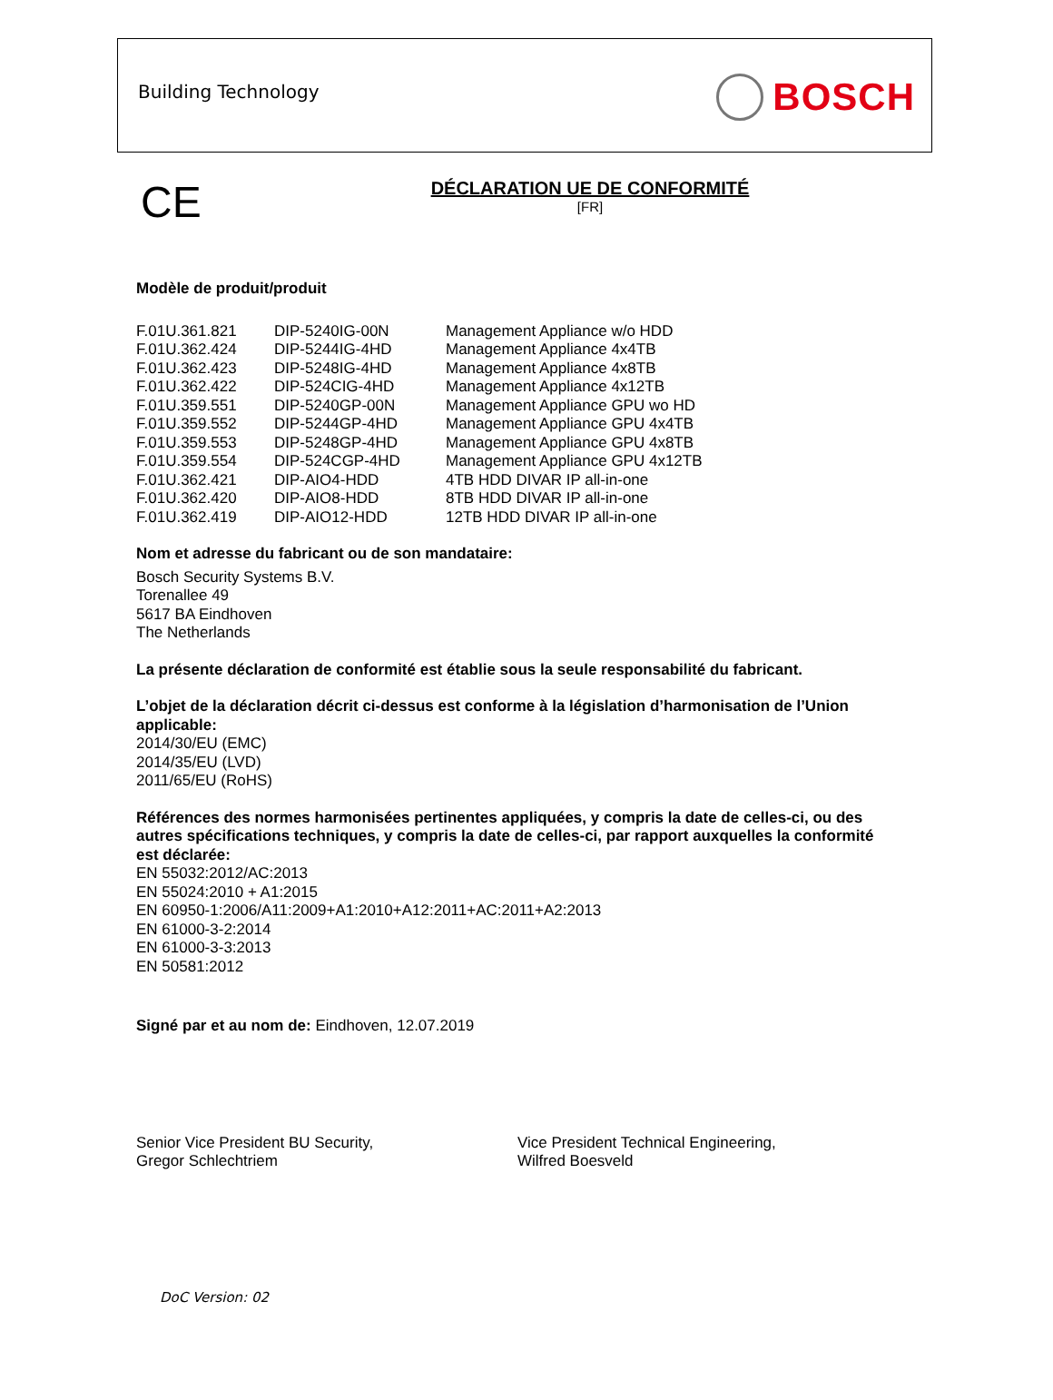Building Technology BOSCH
CE
DÉCLARATION UE DE CONFORMITÉ
[FR]
Modèle de produit/produit
| F.01U.361.821 | DIP-5240IG-00N | Management Appliance w/o HDD |
| F.01U.362.424 | DIP-5244IG-4HD | Management Appliance 4x4TB |
| F.01U.362.423 | DIP-5248IG-4HD | Management Appliance 4x8TB |
| F.01U.362.422 | DIP-524CIG-4HD | Management Appliance 4x12TB |
| F.01U.359.551 | DIP-5240GP-00N | Management Appliance GPU wo HD |
| F.01U.359.552 | DIP-5244GP-4HD | Management Appliance GPU 4x4TB |
| F.01U.359.553 | DIP-5248GP-4HD | Management Appliance GPU 4x8TB |
| F.01U.359.554 | DIP-524CGP-4HD | Management Appliance GPU 4x12TB |
| F.01U.362.421 | DIP-AIO4-HDD | 4TB HDD DIVAR IP all-in-one |
| F.01U.362.420 | DIP-AIO8-HDD | 8TB HDD DIVAR IP all-in-one |
| F.01U.362.419 | DIP-AIO12-HDD | 12TB HDD DIVAR IP all-in-one |
Nom et adresse du fabricant ou de son mandataire:
Bosch Security Systems B.V.
Torenallee 49
5617 BA Eindhoven
The Netherlands
La présente déclaration de conformité est établie sous la seule responsabilité du fabricant.
L’objet de la déclaration décrit ci-dessus est conforme à la législation d’harmonisation de l’Union applicable:
2014/30/EU (EMC)
2014/35/EU (LVD)
2011/65/EU (RoHS)
Références des normes harmonisées pertinentes appliquées, y compris la date de celles-ci, ou des autres spécifications techniques, y compris la date de celles-ci, par rapport auxquelles la conformité est déclarée:
EN 55032:2012/AC:2013
EN 55024:2010 + A1:2015
EN 60950-1:2006/A11:2009+A1:2010+A12:2011+AC:2011+A2:2013
EN 61000-3-2:2014
EN 61000-3-3:2013
EN 50581:2012
Signé par et au nom de: Eindhoven, 12.07.2019
Senior Vice President BU Security,
Gregor Schlechtriem
Vice President Technical Engineering,
Wilfred Boesveld
DoC Version: 02